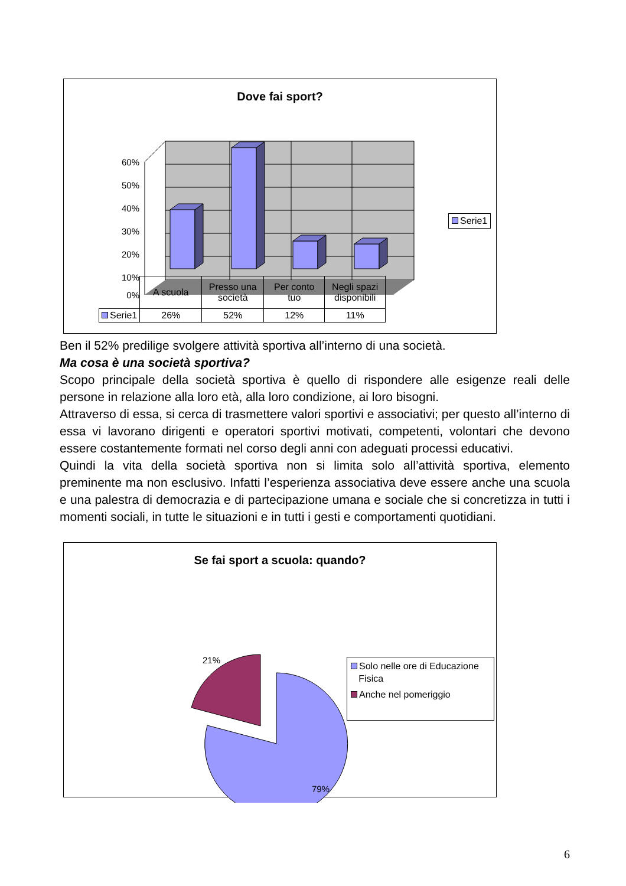Dove fai sport?
60%
50%
40%
30%
20%
10%
0%
Serie1
| | A scuola | Presso una società | Per conto tuo | Negli spazi disponibili |
| Serie1 | 26% | 52% | 12% | 11% |
Ben il 52% predilige svolgere attività sportiva all’interno di una società.
Ma cosa è una società sportiva?
Scopo principale della società sportiva è quello di rispondere alle esigenze reali delle persone in relazione alla loro età, alla loro condizione, ai loro bisogni.
Attraverso di essa, si cerca di trasmettere valori sportivi e associativi; per questo all’interno di essa vi lavorano dirigenti e operatori sportivi motivati, competenti, volontari che devono essere costantemente formati nel corso degli anni con adeguati processi educativi.
Quindi la vita della società sportiva non si limita solo all’attività sportiva, elemento preminente ma non esclusivo. Infatti l’esperienza associativa deve essere anche una scuola e una palestra di democrazia e di partecipazione umana e sociale che si concretizza in tutti i momenti sociali, in tutte le situazioni e in tutti i gesti e comportamenti quotidiani.
Se fai sport a scuola: quando?
21%
79%
Solo nelle ore di Educazione
Fisica
Anche nel pomeriggio
6